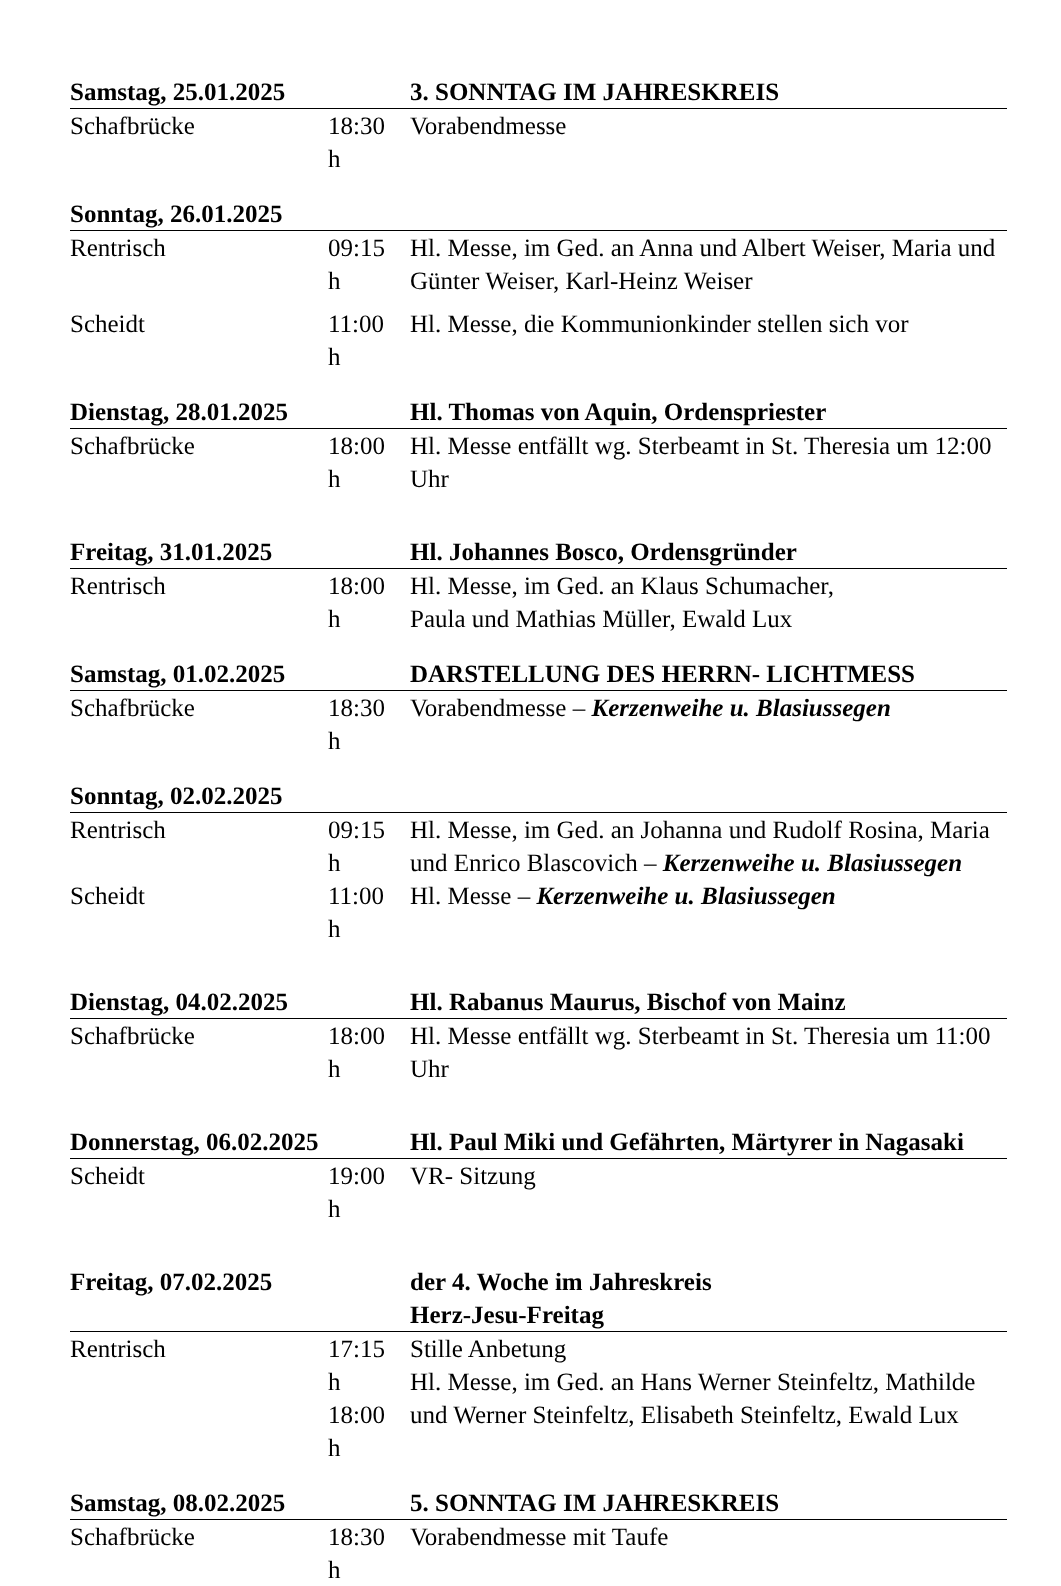| Samstag, 25.01.2025 | | 3. SONNTAG IM JAHRESKREIS |
| Schafbrücke | 18:30 h | Vorabendmesse |
| Sonntag, 26.01.2025 | | |
| Rentrisch | 09:15 h | Hl. Messe, im Ged. an Anna und Albert Weiser, Maria und Günter Weiser, Karl-Heinz Weiser |
| Scheidt | 11:00 h | Hl. Messe, die Kommunionkinder stellen sich vor |
| Dienstag, 28.01.2025 | | Hl. Thomas von Aquin, Ordenspriester |
| Schafbrücke | 18:00 h | Hl. Messe entfällt wg. Sterbeamt in St. Theresia um 12:00 Uhr |
| Freitag, 31.01.2025 | | Hl. Johannes Bosco, Ordensgründer |
| Rentrisch | 18:00 h | Hl. Messe, im Ged. an Klaus Schumacher, Paula und Mathias Müller, Ewald Lux |
| Samstag, 01.02.2025 | | DARSTELLUNG DES HERRN- LICHTMESS |
| Schafbrücke | 18:30 h | Vorabendmesse – Kerzenweihe u. Blasiussegen |
| Sonntag, 02.02.2025 | | |
| Rentrisch | 09:15 h | Hl. Messe, im Ged. an Johanna und Rudolf Rosina, Maria und Enrico Blascovich – Kerzenweihe u. Blasiussegen |
| Scheidt | 11:00 h | Hl. Messe – Kerzenweihe u. Blasiussegen |
| Dienstag, 04.02.2025 | | Hl. Rabanus Maurus, Bischof von Mainz |
| Schafbrücke | 18:00 h | Hl. Messe entfällt wg. Sterbeamt in St. Theresia um 11:00 Uhr |
| Donnerstag, 06.02.2025 | | Hl. Paul Miki und Gefährten, Märtyrer in Nagasaki |
| Scheidt | 19:00 h | VR- Sitzung |
| Freitag, 07.02.2025 | | der 4. Woche im Jahreskreis Herz-Jesu-Freitag |
| Rentrisch | 17:15 h 18:00 h | Stille Anbetung Hl. Messe, im Ged. an Hans Werner Steinfeltz, Mathilde und Werner Steinfeltz, Elisabeth Steinfeltz, Ewald Lux |
| Samstag, 08.02.2025 | | 5. SONNTAG IM JAHRESKREIS |
| Schafbrücke | 18:30 h | Vorabendmesse mit Taufe |